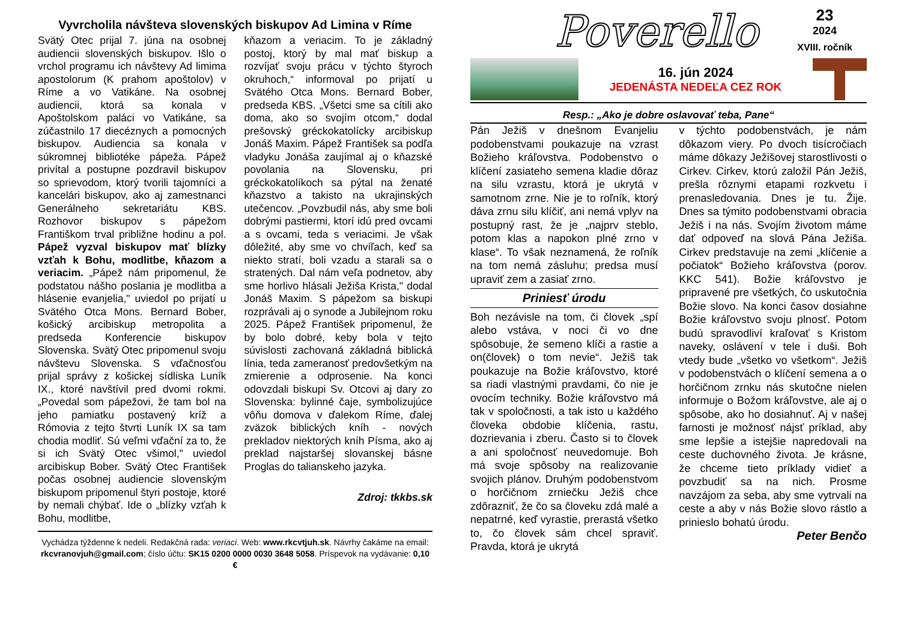Vyvrcholila návšteva slovenských biskupov Ad Limina v Ríme
Svätý Otec prijal 7. júna na osobnej audiencii slovenských biskupov. Išlo o vrchol programu ich návštevy Ad limima apostolorum (K prahom apoštolov) v Ríme a vo Vatikáne. Na osobnej audiencii, ktorá sa konala v Apoštolskom paláci vo Vatikáne, sa zúčastnilo 17 diecéznych a pomocných biskupov. Audiencia sa konala v súkromnej bibliotéke pápeža. Pápež privítal a postupne pozdravil biskupov so sprievodom, ktorý tvorili tajomníci a kancelári biskupov, ako aj zamestnanci Generálneho sekretariátu KBS. Rozhovor biskupov s pápežom Františkom trval približne hodinu a pol. Pápež vyzval biskupov mať blízky vzťah k Bohu, modlitbe, kňazom a veriacim. „Pápež nám pripomenul, že podstatou nášho poslania je modlitba a hlásenie evanjelia," uviedol po prijatí u Svätého Otca Mons. Bernard Bober, košický arcibiskup metropolita a predseda Konferencie biskupov Slovenska. Svätý Otec pripomenul svoju návštevu Slovenska. S vďačnosťou prijal správy z košickej sídliska Luník IX., ktoré navštívil pred dvomi rokmi. „Povedal som pápežovi, že tam bol na jeho pamiatku postavený kríž a Rómovia z tejto štvrti Luník IX sa tam chodia modliť. Sú veľmi vďační za to, že si ich Svätý Otec všimol," uviedol arcibiskup Bober. Svätý Otec František počas osobnej audiencie slovenským biskupom pripomenul štyri postoje, ktoré by nemali chýbať. Ide o „blízky vzťah k Bohu, modlitbe,
kňazom a veriacim. To je základný postoj, ktorý by mal mať biskup a rozvíjať svoju prácu v týchto štyroch okruhoch,“ informoval po prijatí u Svätého Otca Mons. Bernard Bober, predseda KBS. „Všetci sme sa cítili ako doma, ako so svojím otcom,“ dodal prešovský gréckokatolícky arcibiskup Jonáš Maxim. Pápež František sa podľa vladyku Jonáša zaujímal aj o kňazské povolania na Slovensku, pri gréckokatolíkoch sa pýtal na ženaté kňazstvo a takisto na ukrajinských utečencov. „Povzbudil nás, aby sme boli dobrými pastiermi, ktorí idú pred ovcami a s ovcami, teda s veriacimi. Je však dôležité, aby sme vo chvíľach, keď sa niekto stratí, boli vzadu a starali sa o stratených. Dal nám veľa podnetov, aby sme horlivo hlásali Ježiša Krista," dodal Jonáš Maxim. S pápežom sa biskupi rozprávali aj o synode a Jubilejnom roku 2025. Pápež František pripomenul, že by bolo dobré, keby bola v tejto súvislosti zachovaná základná biblická línia, teda zameranosť predovšetkým na zmierenie a odprosenie. Na konci odovzdali biskupi Sv. Otcovi aj dary zo Slovenska: bylinné čaje, symbolizujúce vôňu domova v ďalekom Ríme, ďalej zväzok biblických kníh - nových prekladov niektorých kníh Písma, ako aj preklad najstaršej slovanskej básne Proglas do talianskeho jazyka.
Zdroj: tkkbs.sk
Vychádza týždenne k nedeli. Redakčná rada: veriaci. Web: www.rkcvtjuh.sk. Návrhy čakáme na email:
rkcvranovjuh@gmail.com; číslo účtu: SK15 0200 0000 0030 3648 5058. Príspevok na vydávanie: 0,10 €
Poverello
23
2024
XVIII. ročník
16. jún 2024
JEDENÁSTA NEDEĽA CEZ ROK
Resp.: „Ako je dobre oslavovať teba, Pane“
Pán Ježiš v dnešnom Evanjeliu podobenstvami poukazuje na vzrast Božieho kráľovstva. Podobenstvo o klíčení zasiateho semena kladie dôraz na silu vzrastu, ktorá je ukrytá v samotnom zrne. Nie je to roľník, ktorý dáva zrnu silu klíčiť, ani nemá vplyv na postupný rast, že je „najprv steblo, potom klas a napokon plné zrno v klase“. To však neznamená, že roľník na tom nemá zásluhu; predsa musí upraviť zem a zasiať zrno.
Priniesť úrodu
Boh nezávisle na tom, či človek „spí alebo vstáva, v noci či vo dne spôsobuje, že semeno klíči a rastie a on(človek) o tom nevie“. Ježiš tak poukazuje na Božie kráľovstvo, ktoré sa riadi vlastnými pravdami, čo nie je ovocím techniky. Božie kráľovstvo má tak v spoločnosti, a tak isto u každého človeka obdobie klíčenia, rastu, dozrievania i zberu. Často si to človek a ani spoločnosť neuvedomuje. Boh má svoje spôsoby na realizovanie svojich plánov. Druhým podobenstvom o horčičnom zrniečku Ježiš chce zdôrazniť, že čo sa človeku zdá malé a nepatrné, keď vyrastie, prerastá všetko to, čo človek sám chcel spraviť. Pravda, ktorá je ukrytá
v týchto podobenstvách, je nám dôkazom viery. Po dvoch tisícročiach máme dôkazy Ježišovej starostlivosti o Cirkev. Cirkev, ktorú založil Pán Ježiš, prešla rôznymi etapami rozkvetu i prenasledovania. Dnes je tu. Žije. Dnes sa týmito podobenstvami obracia Ježiš i na nás. Svojím životom máme dať odpoveď na slová Pána Ježiša. Cirkev predstavuje na zemi „klíčenie a počiatok“ Božieho kráľovstva (porov. KKC 541). Božie kráľovstvo je pripravené pre všetkých, čo uskutočnia Božie slovo. Na konci časov dosiahne Božie kráľovstvo svoju plnosť. Potom budú spravodliví kraľovať s Kristom naveky, oslávení v tele i duši. Boh vtedy bude „všetko vo všetkom“. Ježiš v podobenstvách o klíčení semena a o horčičnom zrnku nás skutočne nielen informuje o Božom kráľovstve, ale aj o spôsobe, ako ho dosiahnuť. Aj v našej farnosti je možnosť nájsť príklad, aby sme lepšie a istejšie napredovali na ceste duchovného života. Je krásne, že chceme tieto príklady vidieť a povzbudiť sa na nich. Prosme navzájom za seba, aby sme vytrvali na ceste a aby v nás Božie slovo rástlo a prinieslo bohatú úrodu.
Peter Benčo